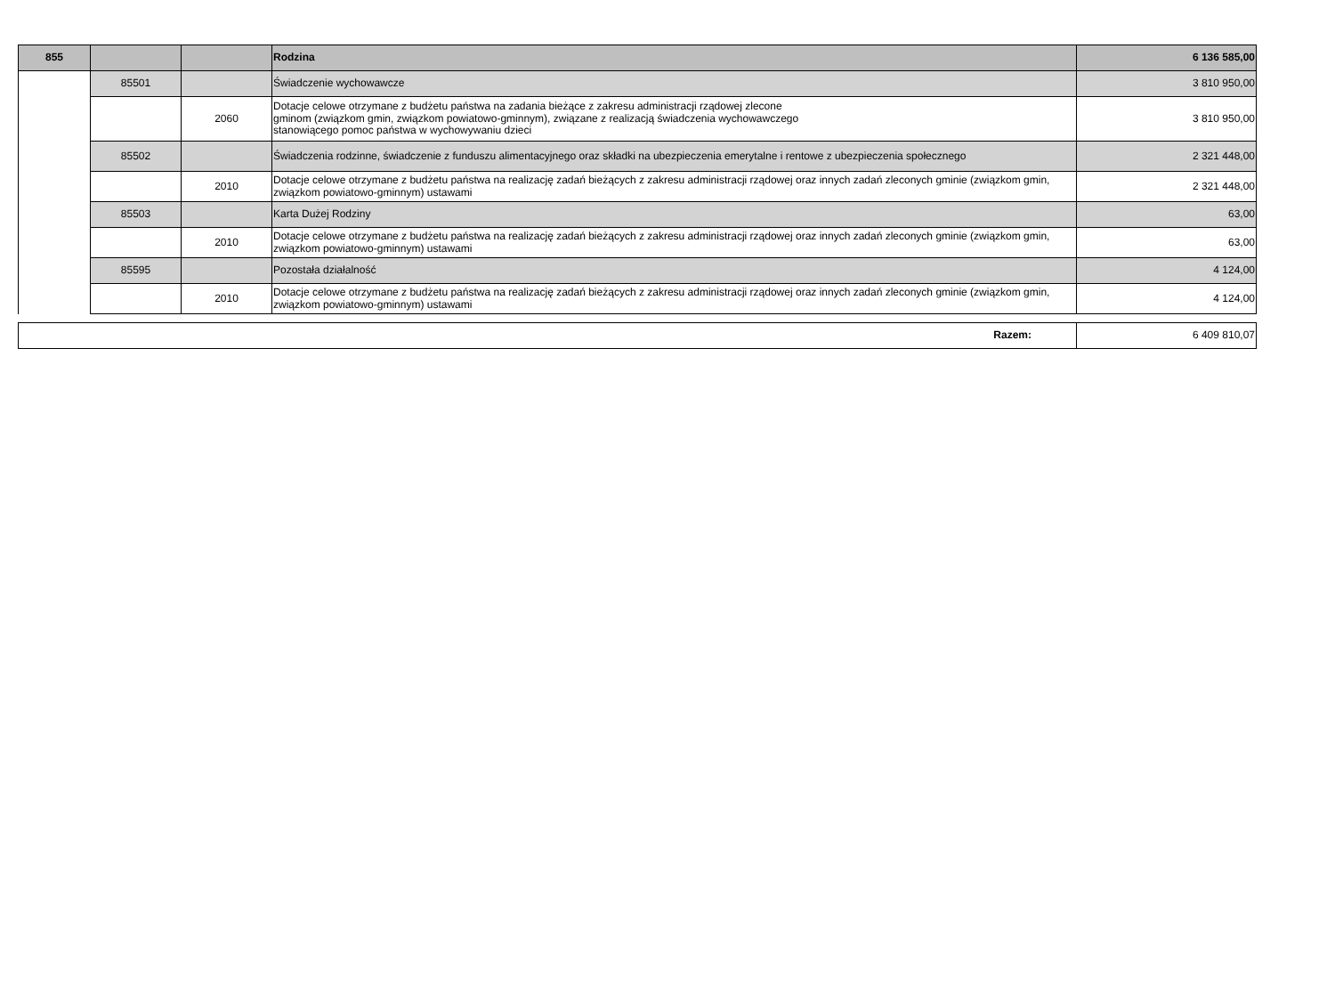| 855 | | | Rodzina | 6 136 585,00 |
| | 85501 | | Świadczenie wychowawcze | 3 810 950,00 |
| | | 2060 | Dotacje celowe otrzymane z budżetu państwa na zadania bieżące z zakresu administracji rządowej zlecone gminom (związkom gmin, związkom powiatowo-gminnym), związane z realizacją świadczenia wychowawczego stanowiącego pomoc państwa w wychowywaniu dzieci | 3 810 950,00 |
| | 85502 | | Świadczenia rodzinne, świadczenie z funduszu alimentacyjnego oraz składki na ubezpieczenia emerytalne i rentowe z ubezpieczenia społecznego | 2 321 448,00 |
| | | 2010 | Dotacje celowe otrzymane z budżetu państwa na realizację zadań bieżących z zakresu administracji rządowej oraz innych zadań zleconych gminie (związkom gmin, związkom powiatowo-gminnym) ustawami | 2 321 448,00 |
| | 85503 | | Karta Dużej Rodziny | 63,00 |
| | | 2010 | Dotacje celowe otrzymane z budżetu państwa na realizację zadań bieżących z zakresu administracji rządowej oraz innych zadań zleconych gminie (związkom gmin, związkom powiatowo-gminnym) ustawami | 63,00 |
| | 85595 | | Pozostała działalność | 4 124,00 |
| | | 2010 | Dotacje celowe otrzymane z budżetu państwa na realizację zadań bieżących z zakresu administracji rządowej oraz innych zadań zleconych gminie (związkom gmin, związkom powiatowo-gminnym) ustawami | 4 124,00 |
| Razem: | 6 409 810,07 |